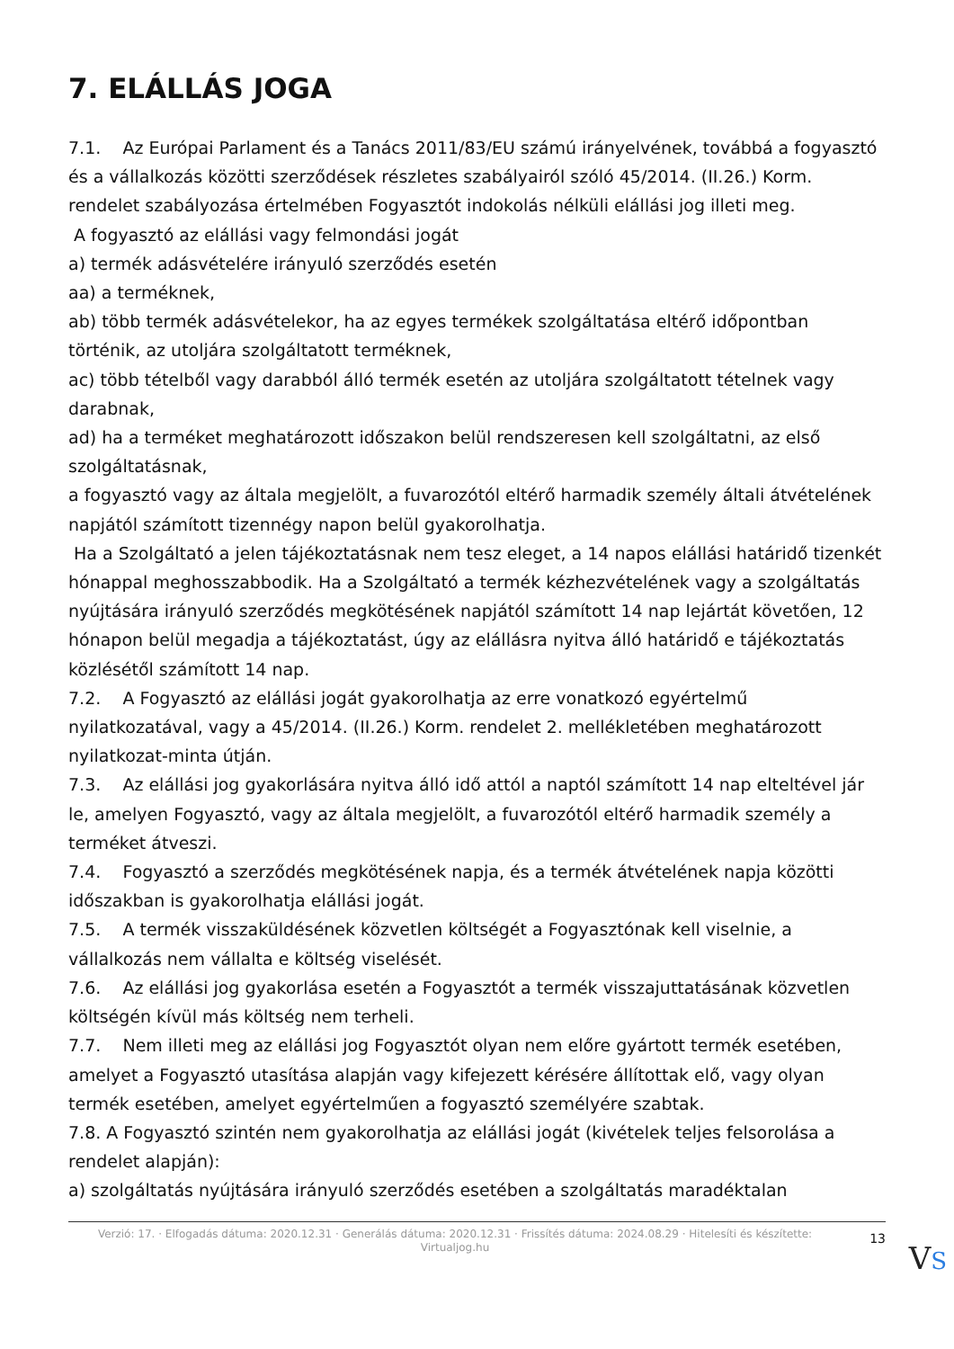7. ELÁLLÁS JOGA
7.1. Az Európai Parlament és a Tanács 2011/83/EU számú irányelvének, továbbá a fogyasztó és a vállalkozás közötti szerződések részletes szabályairól szóló 45/2014. (II.26.) Korm. rendelet szabályozása értelmében Fogyasztót indokolás nélküli elállási jog illeti meg.
A fogyasztó az elállási vagy felmondási jogát
a) termék adásvételére irányuló szerződés esetén
aa) a terméknek,
ab) több termék adásvételekor, ha az egyes termékek szolgáltatása eltérő időpontban történik, az utoljára szolgáltatott terméknek,
ac) több tételből vagy darabból álló termék esetén az utoljára szolgáltatott tételnek vagy darabnak,
ad) ha a terméket meghatározott időszakon belül rendszeresen kell szolgáltatni, az első szolgáltatásnak,
a fogyasztó vagy az általa megjelölt, a fuvarozótól eltérő harmadik személy általi átvételének napjától számított tizennégy napon belül gyakorolhatja.
Ha a Szolgáltató a jelen tájékoztatásnak nem tesz eleget, a 14 napos elállási határidő tizenkét hónappal meghosszabbodik. Ha a Szolgáltató a termék kézhezvételének vagy a szolgáltatás nyújtására irányuló szerződés megkötésének napjától számított 14 nap lejártát követően, 12 hónapon belül megadja a tájékoztatást, úgy az elállásra nyitva álló határidő e tájékoztatás közlésétől számított 14 nap.
7.2. A Fogyasztó az elállási jogát gyakorolhatja az erre vonatkozó egyértelmű nyilatkozatával, vagy a 45/2014. (II.26.) Korm. rendelet 2. mellékletében meghatározott nyilatkozat-minta útján.
7.3. Az elállási jog gyakorlására nyitva álló idő attól a naptól számított 14 nap elteltével jár le, amelyen Fogyasztó, vagy az általa megjelölt, a fuvarozótól eltérő harmadik személy a terméket átveszi.
7.4. Fogyasztó a szerződés megkötésének napja, és a termék átvételének napja közötti időszakban is gyakorolhatja elállási jogát.
7.5. A termék visszaküldésének közvetlen költségét a Fogyasztónak kell viselnie, a vállalkozás nem vállalta e költség viselését.
7.6. Az elállási jog gyakorlása esetén a Fogyasztót a termék visszajuttatásának közvetlen költségén kívül más költség nem terheli.
7.7. Nem illeti meg az elállási jog Fogyasztót olyan nem előre gyártott termék esetében, amelyet a Fogyasztó utasítása alapján vagy kifejezett kérésére állítottak elő, vagy olyan termék esetében, amelyet egyértelműen a fogyasztó személyére szabtak.
7.8. A Fogyasztó szintén nem gyakorolhatja az elállási jogát (kivételek teljes felsorolása a rendelet alapján):
a) szolgáltatás nyújtására irányuló szerződés esetében a szolgáltatás maradéktalan
Verzió: 17. · Elfogadás dátuma: 2020.12.31 · Generálás dátuma: 2020.12.31 · Frissítés dátuma: 2024.08.29 · Hitelesíti és készítette: Virtualjog.hu
13
VS